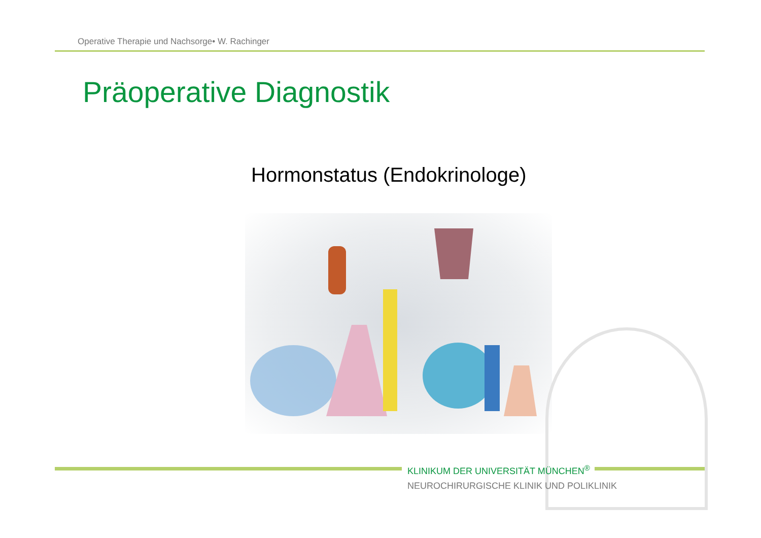Operative Therapie und Nachsorge• W. Rachinger
Präoperative Diagnostik
Hormonstatus (Endokrinologe)
KLINIKUM DER UNIVERSITÄT MÜNCHEN<sup>®</sup>
NEUROCHIRURGISCHE KLINIK UND POLIKLINIK